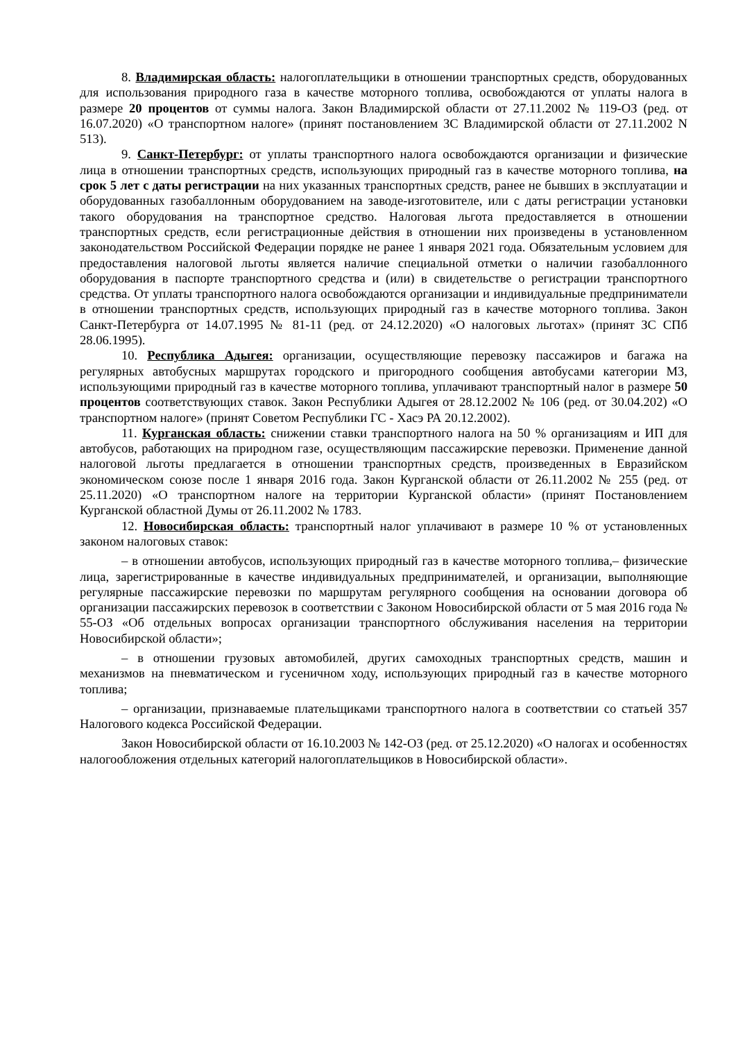8. Владимирская область: налогоплательщики в отношении транспортных средств, оборудованных для использования природного газа в качестве моторного топлива, освобождаются от уплаты налога в размере 20 процентов от суммы налога. Закон Владимирской области от 27.11.2002 № 119-ОЗ (ред. от 16.07.2020) «О транспортном налоге» (принят постановлением ЗС Владимирской области от 27.11.2002 N 513).
9. Санкт-Петербург: от уплаты транспортного налога освобождаются организации и физические лица в отношении транспортных средств, использующих природный газ в качестве моторного топлива, на срок 5 лет с даты регистрации на них указанных транспортных средств, ранее не бывших в эксплуатации и оборудованных газобаллонным оборудованием на заводе-изготовителе, или с даты регистрации установки такого оборудования на транспортное средство. Налоговая льгота предоставляется в отношении транспортных средств, если регистрационные действия в отношении них произведены в установленном законодательством Российской Федерации порядке не ранее 1 января 2021 года. Обязательным условием для предоставления налоговой льготы является наличие специальной отметки о наличии газобаллонного оборудования в паспорте транспортного средства и (или) в свидетельстве о регистрации транспортного средства. От уплаты транспортного налога освобождаются организации и индивидуальные предприниматели в отношении транспортных средств, использующих природный газ в качестве моторного топлива. Закон Санкт-Петербурга от 14.07.1995 № 81-11 (ред. от 24.12.2020) «О налоговых льготах» (принят ЗС СПб 28.06.1995).
10. Республика Адыгея: организации, осуществляющие перевозку пассажиров и багажа на регулярных автобусных маршрутах городского и пригородного сообщения автобусами категории МЗ, использующими природный газ в качестве моторного топлива, уплачивают транспортный налог в размере 50 процентов соответствующих ставок. Закон Республики Адыгея от 28.12.2002 № 106 (ред. от 30.04.202) «О транспортном налоге» (принят Советом Республики ГС - Хасэ РА 20.12.2002).
11. Курганская область: снижении ставки транспортного налога на 50 % организациям и ИП для автобусов, работающих на природном газе, осуществляющим пассажирские перевозки. Применение данной налоговой льготы предлагается в отношении транспортных средств, произведенных в Евразийском экономическом союзе после 1 января 2016 года. Закон Курганской области от 26.11.2002 № 255 (ред. от 25.11.2020) «О транспортном налоге на территории Курганской области» (принят Постановлением Курганской областной Думы от 26.11.2002 № 1783.
12. Новосибирская область: транспортный налог уплачивают в размере 10 % от установленных законом налоговых ставок:
– в отношении автобусов, использующих природный газ в качестве моторного топлива,– физические лица, зарегистрированные в качестве индивидуальных предпринимателей, и организации, выполняющие регулярные пассажирские перевозки по маршрутам регулярного сообщения на основании договора об организации пассажирских перевозок в соответствии с Законом Новосибирской области от 5 мая 2016 года № 55-ОЗ «Об отдельных вопросах организации транспортного обслуживания населения на территории Новосибирской области»;
– в отношении грузовых автомобилей, других самоходных транспортных средств, машин и механизмов на пневматическом и гусеничном ходу, использующих природный газ в качестве моторного топлива;
– организации, признаваемые плательщиками транспортного налога в соответствии со статьей 357 Налогового кодекса Российской Федерации.
Закон Новосибирской области от 16.10.2003 № 142-ОЗ (ред. от 25.12.2020) «О налогах и особенностях налогообложения отдельных категорий налогоплательщиков в Новосибирской области».